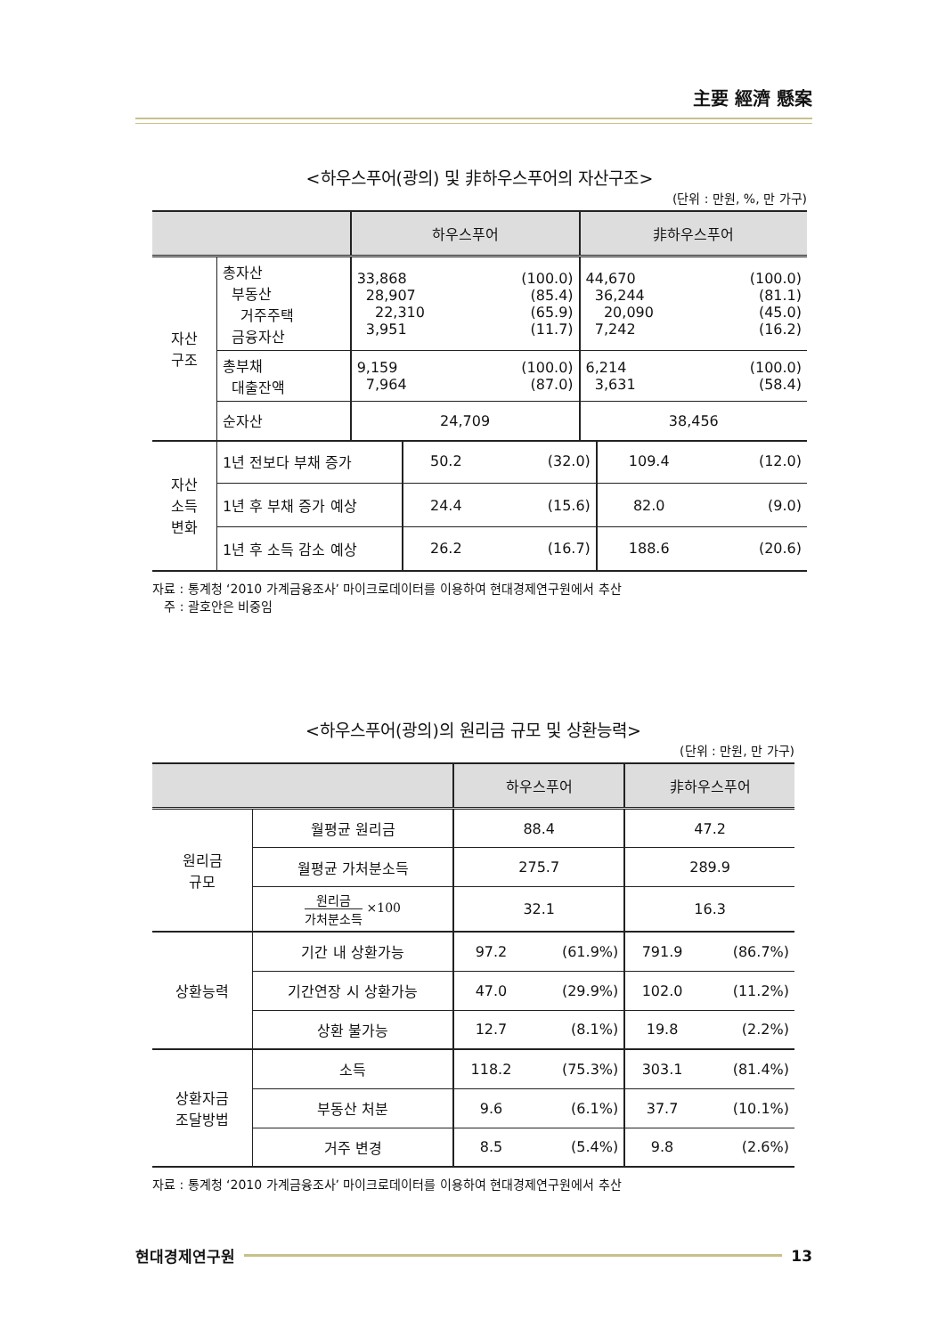主要 經濟 懸案
<하우스푸어(광의) 및 非하우스푸어의 자산구조>
(단위 : 만원, %, 만 가구)
| | | 하우스푸어 | | 非하우스푸어 | |
| --- | --- | --- | --- | --- | --- |
| 자산 구조 | 총자산 부동산 거주주택 금융자산 | 33,868 28,907 22,310 3,951 | (100.0) (85.4) (65.9) (11.7) | 44,670 36,244 20,090 7,242 | (100.0) (81.1) (45.0) (16.2) |
| | 총부채 대출잔액 | 9,159 7,964 | (100.0) (87.0) | 6,214 3,631 | (100.0) (58.4) |
| | 순자산 | 24,709 | | 38,456 | |
| 자산 소득 변화 | 1년 전보다 부채 증가 | 50.2 | (32.0) | 109.4 | (12.0) |
| | 1년 후 부채 증가 예상 | 24.4 | (15.6) | 82.0 | (9.0) |
| | 1년 후 소득 감소 예상 | 26.2 | (16.7) | 188.6 | (20.6) |
자료 : 통계청 ‘2010 가계금융조사’ 마이크로데이터를 이용하여 현대경제연구원에서 추산
주 : 괄호안은 비중임
<하우스푸어(광의)의 원리금 규모 및 상환능력>
(단위 : 만원, 만 가구)
| | | 하우스푸어 | | 非하우스푸어 | |
| --- | --- | --- | --- | --- | --- |
| 원리금 규모 | 월평균 원리금 | 88.4 | | 47.2 | |
| | 월평균 가처분소득 | 275.7 | | 289.9 | |
| | 원리금 가처분소득 ×100 | 32.1 | | 16.3 | |
| 상환능력 | 기간 내 상환가능 | 97.2 | (61.9%) | 791.9 | (86.7%) |
| | 기간연장 시 상환가능 | 47.0 | (29.9%) | 102.0 | (11.2%) |
| | 상환 불가능 | 12.7 | (8.1%) | 19.8 | (2.2%) |
| 상환자금 조달방법 | 소득 | 118.2 | (75.3%) | 303.1 | (81.4%) |
| | 부동산 처분 | 9.6 | (6.1%) | 37.7 | (10.1%) |
| | 거주 변경 | 8.5 | (5.4%) | 9.8 | (2.6%) |
자료 : 통계청 ‘2010 가계금융조사’ 마이크로데이터를 이용하여 현대경제연구원에서 추산
현대경제연구원 13